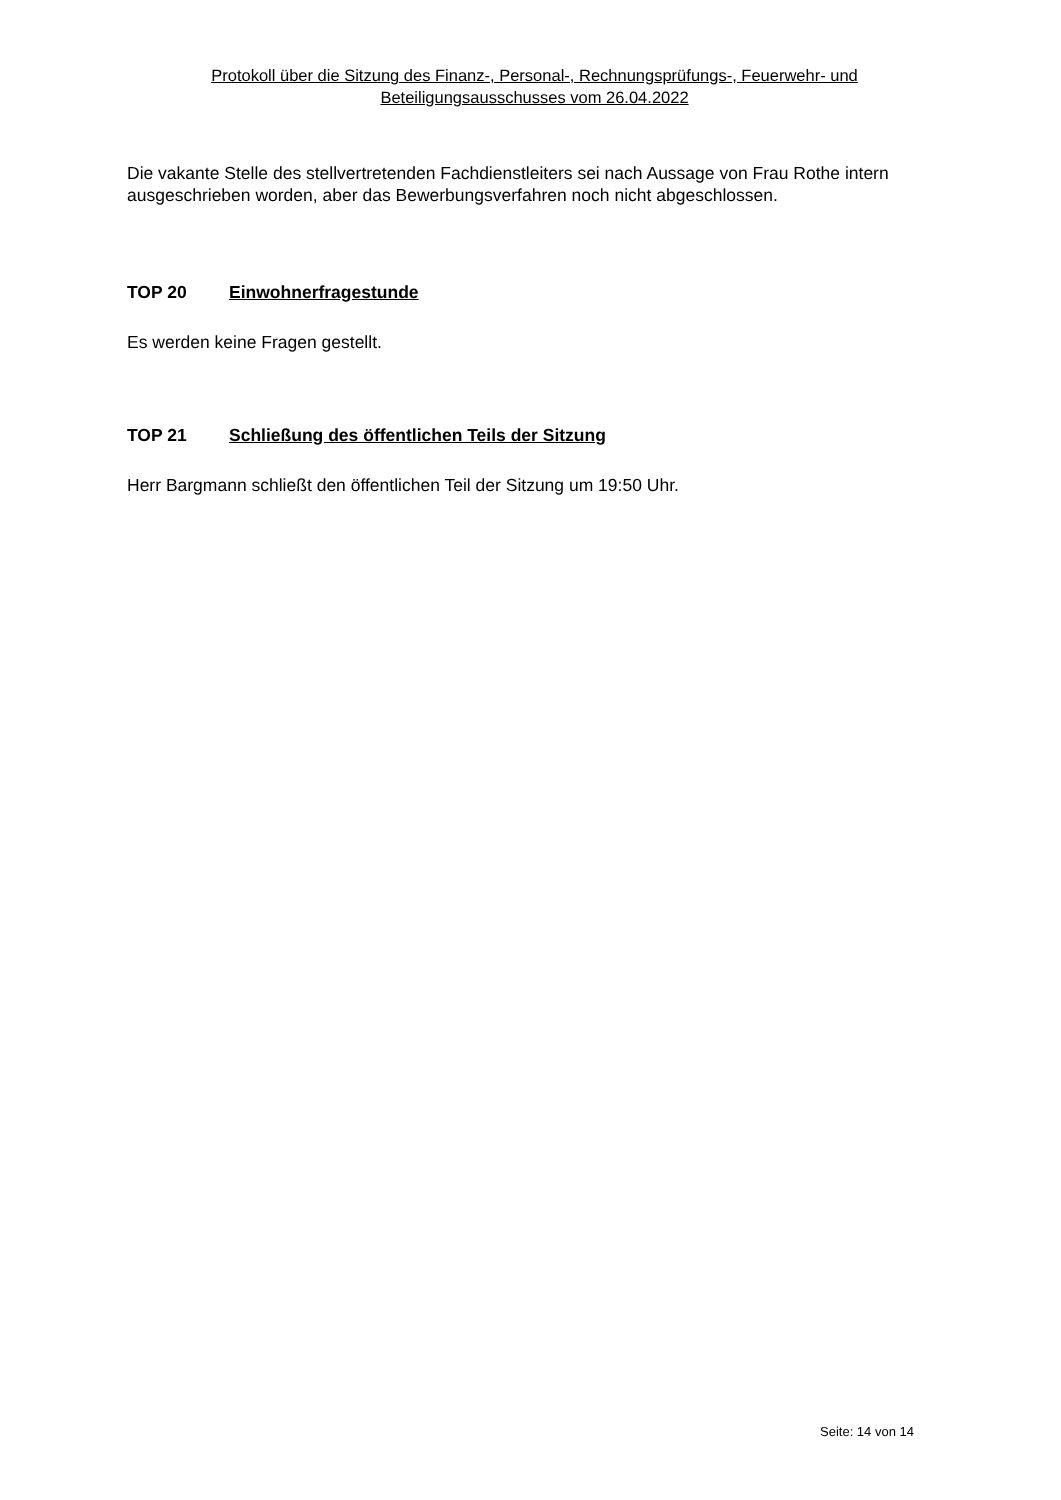Protokoll über die Sitzung des Finanz-, Personal-, Rechnungsprüfungs-, Feuerwehr- und
Beteiligungsausschusses vom 26.04.2022
Die vakante Stelle des stellvertretenden Fachdienstleiters sei nach Aussage von Frau Rothe intern ausgeschrieben worden, aber das Bewerbungsverfahren noch nicht abgeschlossen.
TOP 20 Einwohnerfragestunde
Es werden keine Fragen gestellt.
TOP 21 Schließung des öffentlichen Teils der Sitzung
Herr Bargmann schließt den öffentlichen Teil der Sitzung um 19:50 Uhr.
Seite: 14 von 14